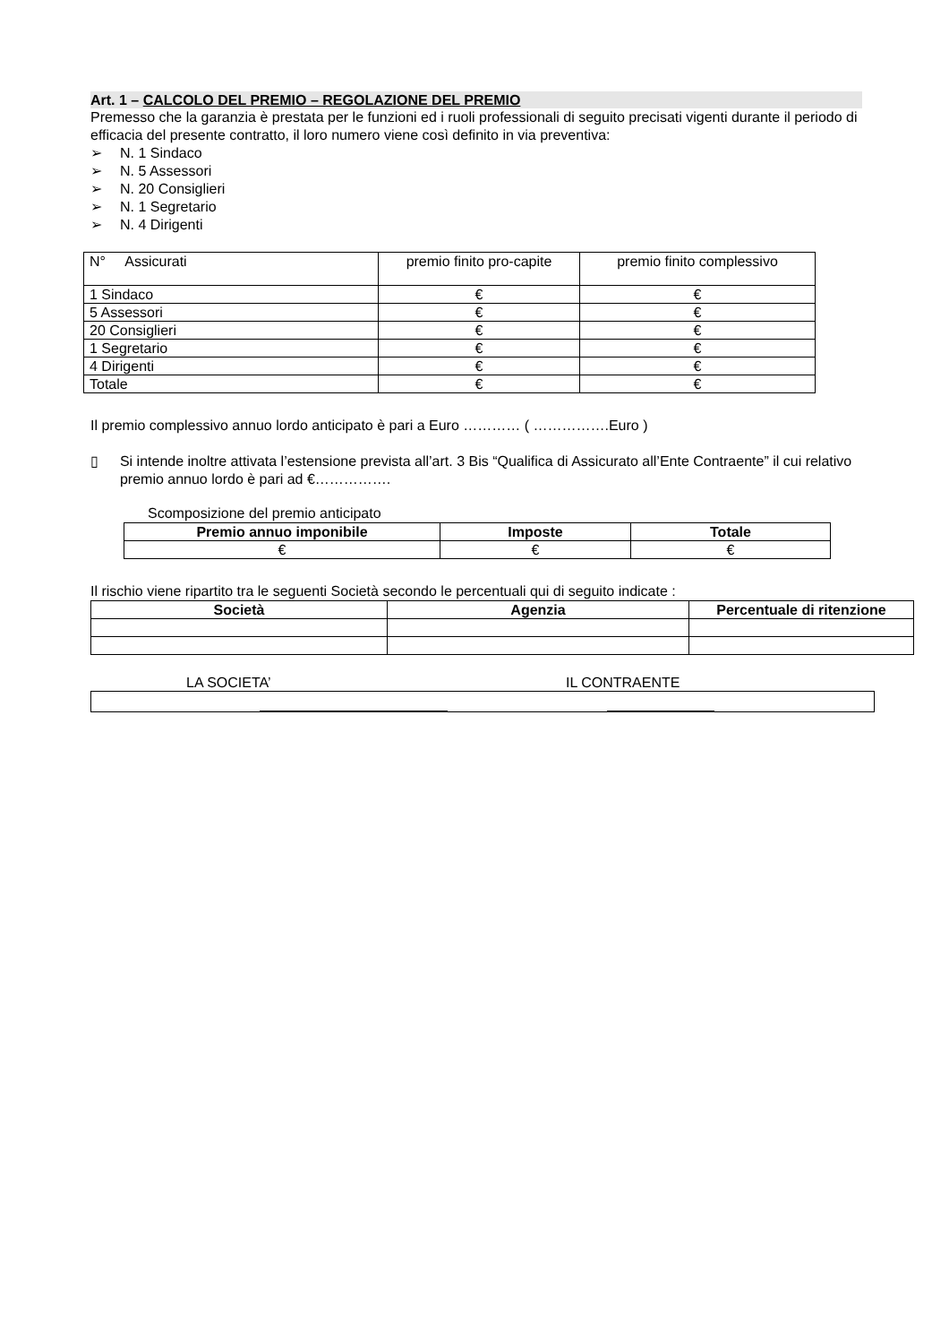Art. 1 – CALCOLO DEL PREMIO – REGOLAZIONE DEL PREMIO
Premesso che la garanzia è prestata per le funzioni ed i ruoli professionali di seguito precisati vigenti durante il periodo di efficacia del presente contratto, il loro numero viene così definito in via preventiva:
➢ N. 1 Sindaco
➢ N. 5 Assessori
➢ N. 20 Consiglieri
➢ N. 1 Segretario
➢ N. 4 Dirigenti
| N° Assicurati | premio finito pro-capite | premio finito complessivo |
| 1 Sindaco | € | € |
| 5 Assessori | € | € |
| 20 Consiglieri | € | € |
| 1 Segretario | € | € |
| 4 Dirigenti | € | € |
| Totale | € | € |
Il premio complessivo annuo lordo anticipato è pari a Euro ………… ( …………….Euro )
▯
Si intende inoltre attivata l’estensione prevista all’art. 3 Bis “Qualifica di Assicurato all’Ente Contraente” il cui relativo premio annuo lordo è pari ad €…………….
Scomposizione del premio anticipato
| Premio annuo imponibile | Imposte | Totale |
| --- | --- | --- |
| € | € | € |
Il rischio viene ripartito tra le seguenti Società secondo le percentuali qui di seguito indicate :
| Società | Agenzia | Percentuale di ritenzione |
| --- | --- | --- |
LA SOCIETA’ IL CONTRAENTE